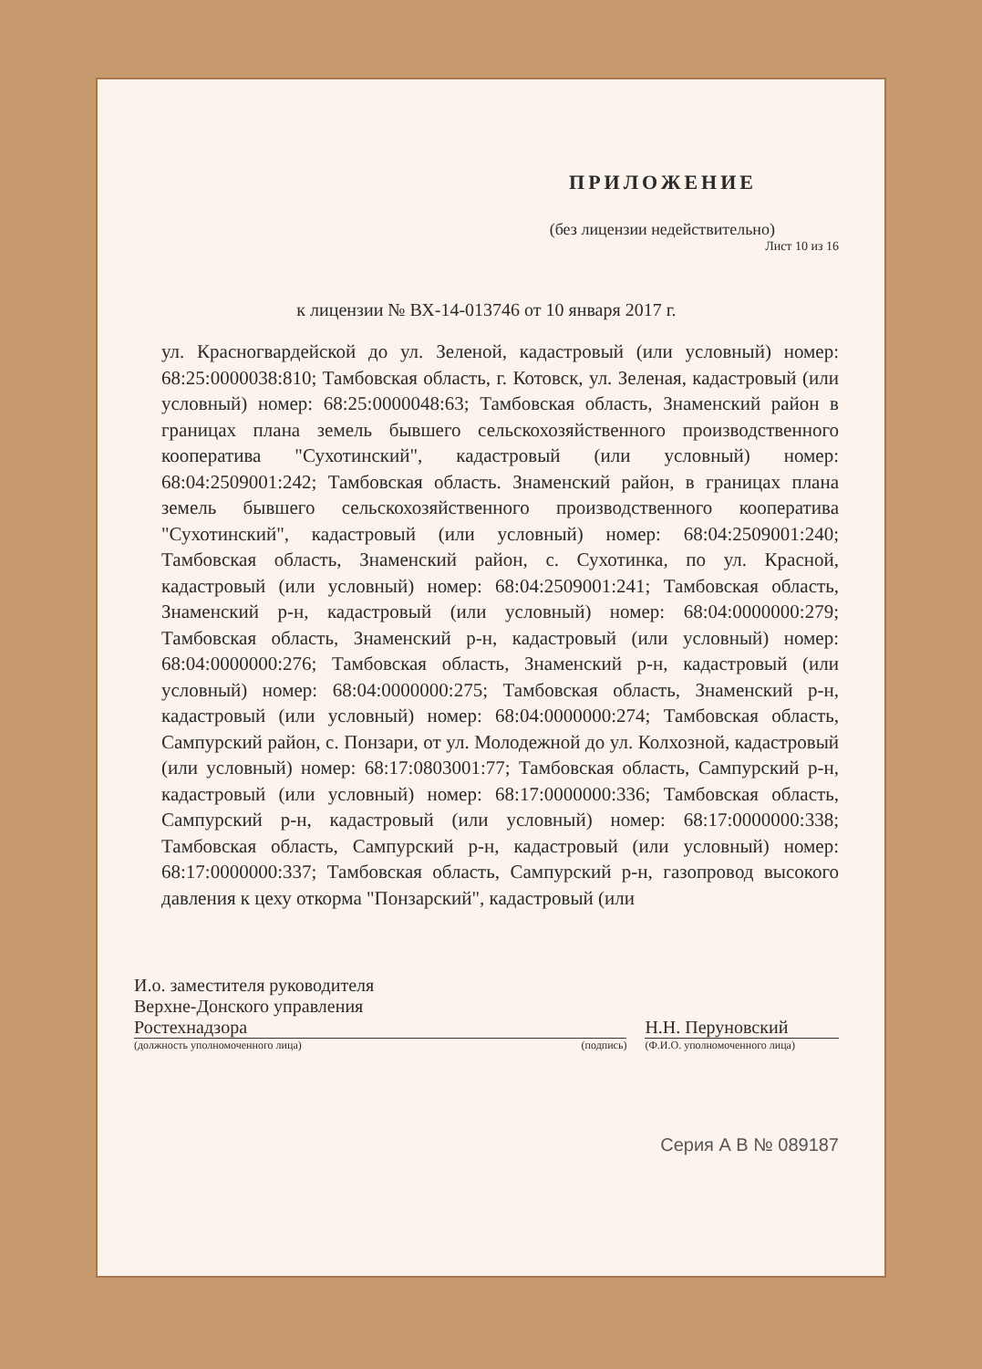ПРИЛОЖЕНИЕ
(без лицензии недействительно)
Лист 10 из 16
к лицензии № ВХ-14-013746 от 10 января 2017 г.
ул. Красногвардейской до ул. Зеленой, кадастровый (или условный) номер: 68:25:0000038:810; Тамбовская область, г. Котовск, ул. Зеленая, кадастровый (или условный) номер: 68:25:0000048:63; Тамбовская область, Знаменский район в границах плана земель бывшего сельскохозяйственного производственного кооператива "Сухотинский", кадастровый (или условный) номер: 68:04:2509001:242; Тамбовская область. Знаменский район, в границах плана земель бывшего сельскохозяйственного производственного кооператива "Сухотинский", кадастровый (или условный) номер: 68:04:2509001:240; Тамбовская область, Знаменский район, с. Сухотинка, по ул. Красной, кадастровый (или условный) номер: 68:04:2509001:241; Тамбовская область, Знаменский р-н, кадастровый (или условный) номер: 68:04:0000000:279; Тамбовская область, Знаменский р-н, кадастровый (или условный) номер: 68:04:0000000:276; Тамбовская область, Знаменский р-н, кадастровый (или условный) номер: 68:04:0000000:275; Тамбовская область, Знаменский р-н, кадастровый (или условный) номер: 68:04:0000000:274; Тамбовская область, Сампурский район, с. Понзари, от ул. Молодежной до ул. Колхозной, кадастровый (или условный) номер: 68:17:0803001:77; Тамбовская область, Сампурский р-н, кадастровый (или условный) номер: 68:17:0000000:336; Тамбовская область, Сампурский р-н, кадастровый (или условный) номер: 68:17:0000000:338; Тамбовская область, Сампурский р-н, кадастровый (или условный) номер: 68:17:0000000:337; Тамбовская область, Сампурский р-н, газопровод высокого давления к цеху откорма "Понзарский", кадастровый (или
И.о. заместителя руководителя
Верхне-Донского управления
Ростехнадзора
(должность уполномоченного лица)
(подпись)
Н.Н. Перуновский
(Ф.И.О. уполномоченного лица)
Серия А В № 089187